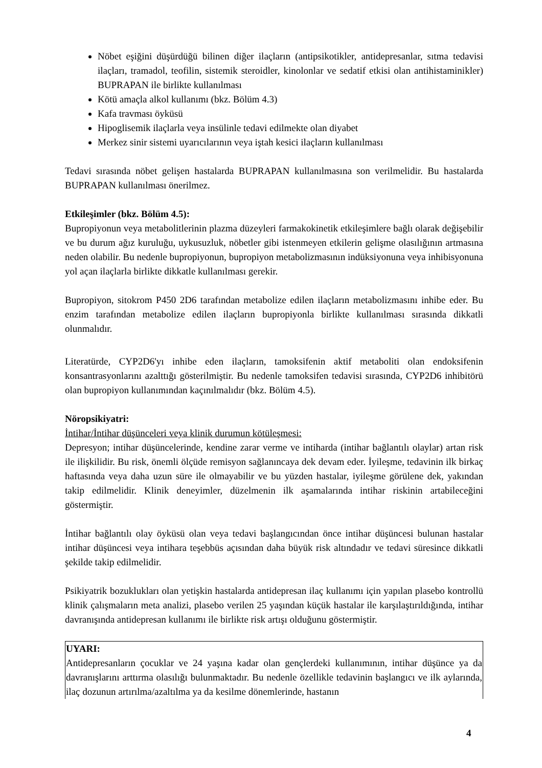Nöbet eşiğini düşürdüğü bilinen diğer ilaçların (antipsikotikler, antidepresanlar, sıtma tedavisi ilaçları, tramadol, teofilin, sistemik steroidler, kinolonlar ve sedatif etkisi olan antihistaminikler) BUPRAPAN ile birlikte kullanılması
Kötü amaçla alkol kullanımı (bkz. Bölüm 4.3)
Kafa travması öyküsü
Hipoglisemik ilaçlarla veya insülinle tedavi edilmekte olan diyabet
Merkez sinir sistemi uyarıcılarının veya iştah kesici ilaçların kullanılması
Tedavi sırasında nöbet gelişen hastalarda BUPRAPAN kullanılmasına son verilmelidir. Bu hastalarda BUPRAPAN kullanılması önerilmez.
Etkileşimler (bkz. Bölüm 4.5):
Bupropiyonun veya metabolitlerinin plazma düzeyleri farmakokinetik etkileşimlere bağlı olarak değişebilir ve bu durum ağız kuruluğu, uykusuzluk, nöbetler gibi istenmeyen etkilerin gelişme olasılığının artmasına neden olabilir. Bu nedenle bupropiyonun, bupropiyon metabolizmasının indüksiyonuna veya inhibisyonuna yol açan ilaçlarla birlikte dikkatle kullanılması gerekir.
Bupropiyon, sitokrom P450 2D6 tarafından metabolize edilen ilaçların metabolizmasını inhibe eder. Bu enzim tarafından metabolize edilen ilaçların bupropiyonla birlikte kullanılması sırasında dikkatli olunmalıdır.
Literatürde, CYP2D6'yı inhibe eden ilaçların, tamoksifenin aktif metaboliti olan endoksifenin konsantrasyonlarını azalttığı gösterilmiştir. Bu nedenle tamoksifen tedavisi sırasında, CYP2D6 inhibitörü olan bupropiyon kullanımından kaçınılmalıdır (bkz. Bölüm 4.5).
Nöropsikiyatri:
İntihar/İntihar düşünceleri veya klinik durumun kötüleşmesi:
Depresyon; intihar düşüncelerinde, kendine zarar verme ve intiharda (intihar bağlantılı olaylar) artan risk ile ilişkilidir. Bu risk, önemli ölçüde remisyon sağlanıncaya dek devam eder. İyileşme, tedavinin ilk birkaç haftasında veya daha uzun süre ile olmayabilir ve bu yüzden hastalar, iyileşme görülene dek, yakından takip edilmelidir. Klinik deneyimler, düzelmenin ilk aşamalarında intihar riskinin artabileceğini göstermiştir.
İntihar bağlantılı olay öyküsü olan veya tedavi başlangıcından önce intihar düşüncesi bulunan hastalar intihar düşüncesi veya intihara teşebbüs açısından daha büyük risk altındadır ve tedavi süresince dikkatli şekilde takip edilmelidir.
Psikiyatrik bozuklukları olan yetişkin hastalarda antidepresan ilaç kullanımı için yapılan plasebo kontrollü klinik çalışmaların meta analizi, plasebo verilen 25 yaşından küçük hastalar ile karşılaştırıldığında, intihar davranışında antidepresan kullanımı ile birlikte risk artışı olduğunu göstermiştir.
UYARI:
Antidepresanların çocuklar ve 24 yaşına kadar olan gençlerdeki kullanımının, intihar düşünce ya da davranışlarını arttırma olasılığı bulunmaktadır. Bu nedenle özellikle tedavinin başlangıcı ve ilk aylarında, ilaç dozunun artırılma/azaltılma ya da kesilme dönemlerinde, hastanın
4